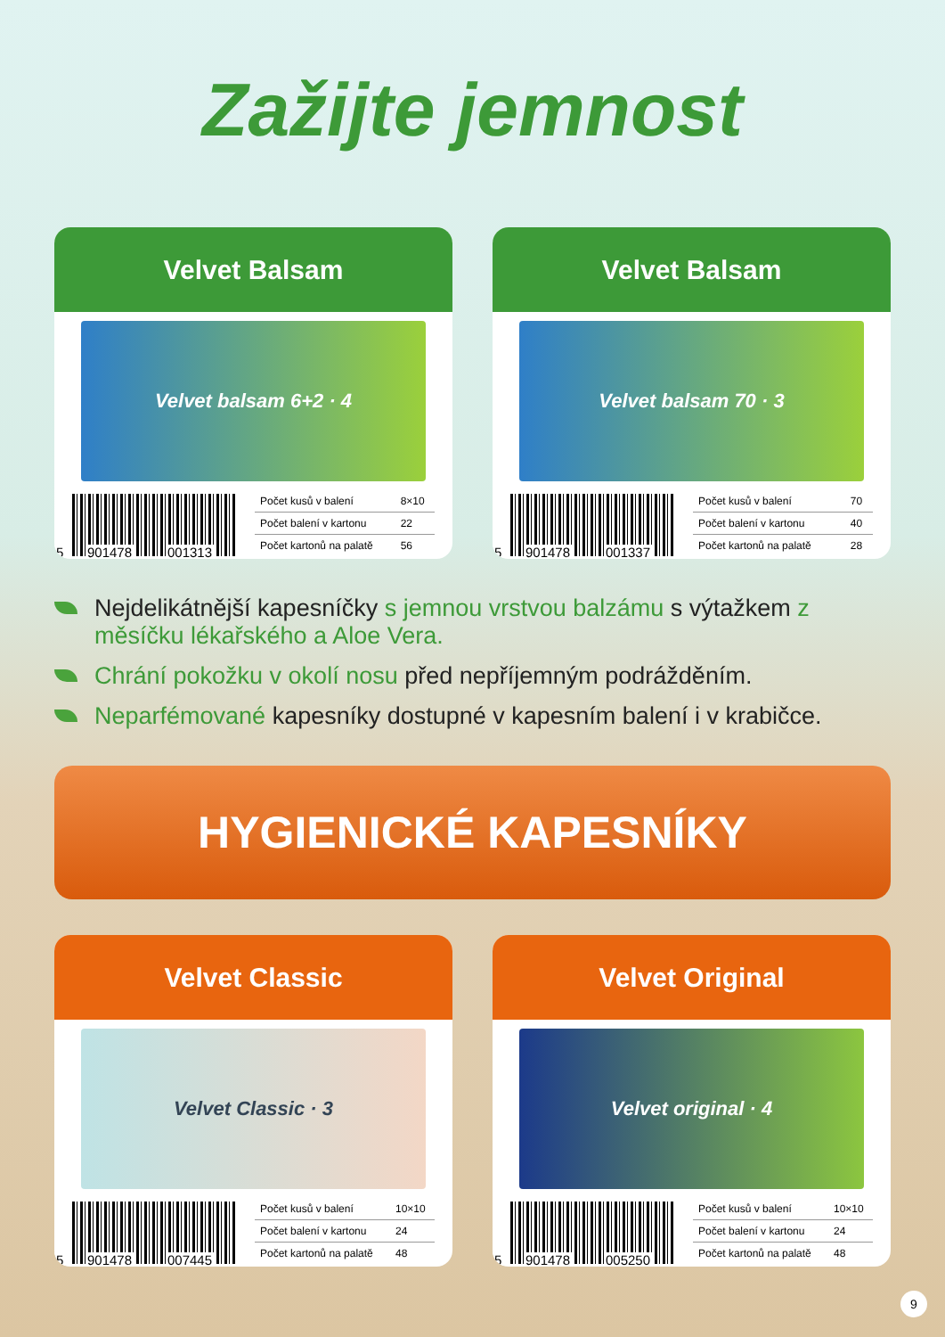Zažijte jemnost
Velvet Balsam
Velvet balsam 6+2 · 4
5 901478 001313
| Počet kusů v balení | 8×10 |
| Počet balení v kartonu | 22 |
| Počet kartonů na palatě | 56 |
Velvet Balsam
Velvet balsam 70 · 3
5 901478 001337
| Počet kusů v balení | 70 |
| Počet balení v kartonu | 40 |
| Počet kartonů na palatě | 28 |
Nejdelikátnější kapesníčky s jemnou vrstvou balzámu s výtažkem z měsíčku lékařského a Aloe Vera.
Chrání pokožku v okolí nosu před nepříjemným podrážděním.
Neparfémované kapesníky dostupné v kapesním balení i v krabičce.
HYGIENICKÉ KAPESNÍKY
Velvet Classic
Velvet Classic · 3
5 901478 007445
| Počet kusů v balení | 10×10 |
| Počet balení v kartonu | 24 |
| Počet kartonů na palatě | 48 |
Velvet Original
Velvet original · 4
5 901478 005250
| Počet kusů v balení | 10×10 |
| Počet balení v kartonu | 24 |
| Počet kartonů na palatě | 48 |
9